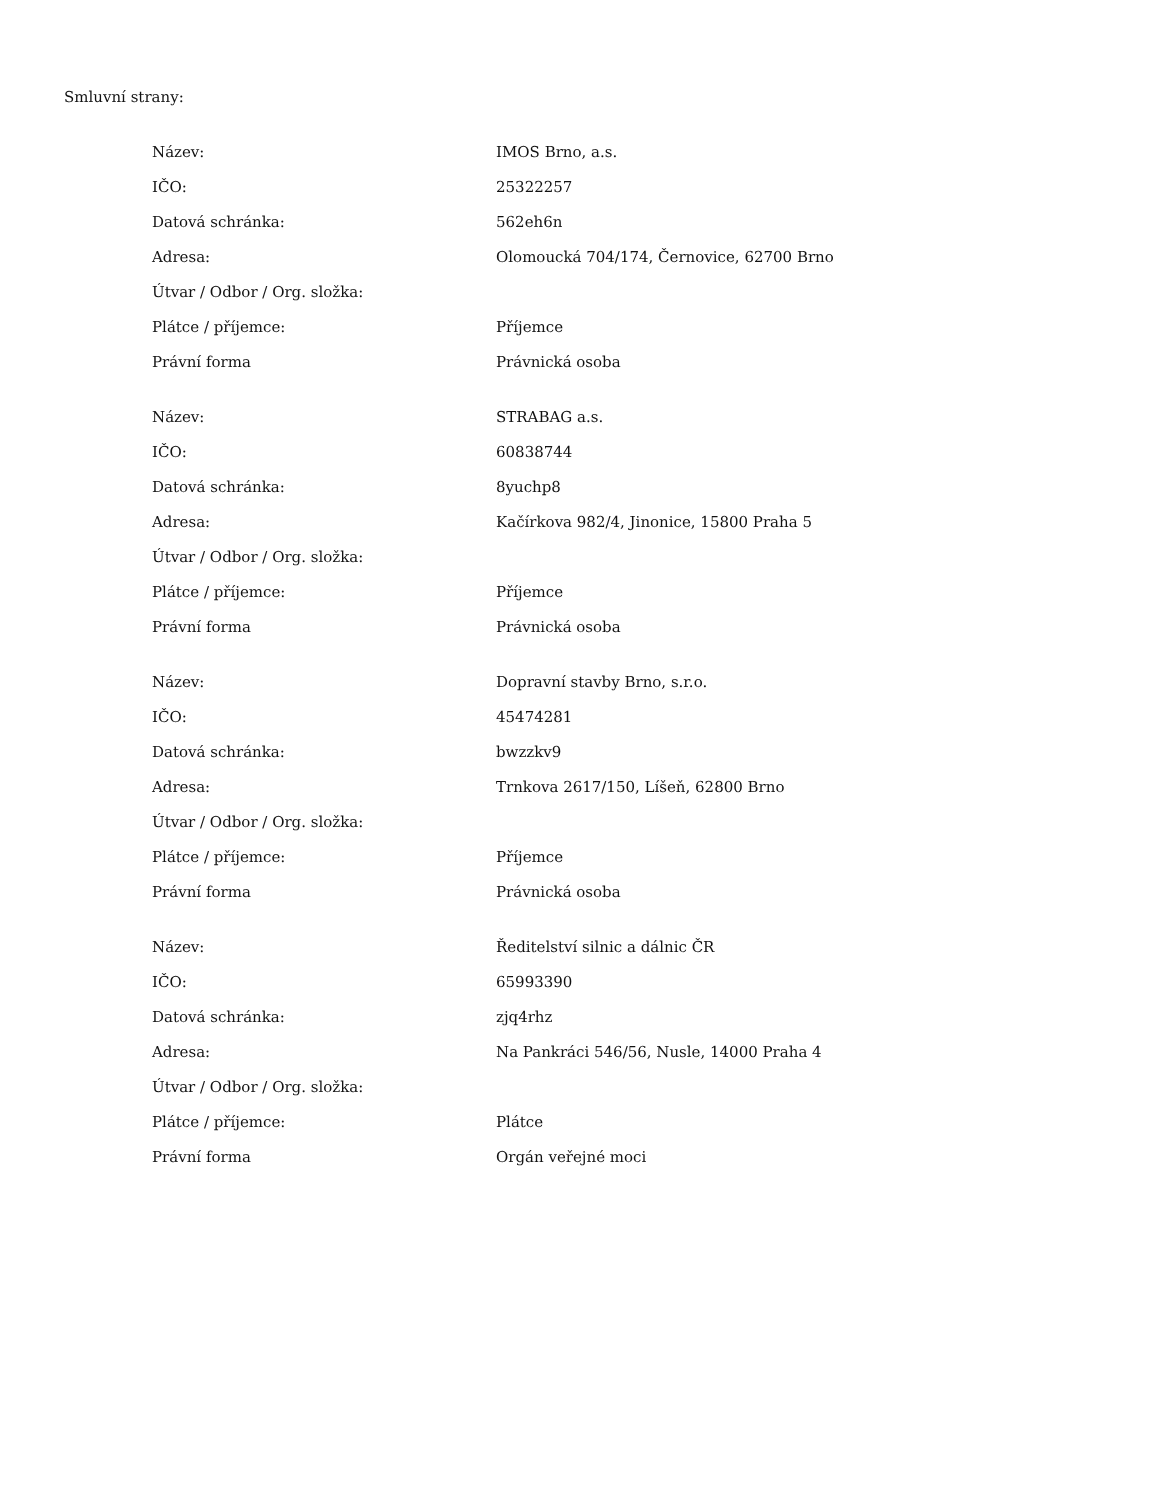Smluvní strany:
| Název: | IMOS Brno, a.s. |
| IČO: | 25322257 |
| Datová schránka: | 562eh6n |
| Adresa: | Olomoucká 704/174, Černovice, 62700 Brno |
| Útvar / Odbor / Org. složka: | |
| Plátce / příjemce: | Příjemce |
| Právní forma | Právnická osoba |
| Název: | STRABAG a.s. |
| IČO: | 60838744 |
| Datová schránka: | 8yuchp8 |
| Adresa: | Kačírkova 982/4, Jinonice, 15800 Praha 5 |
| Útvar / Odbor / Org. složka: | |
| Plátce / příjemce: | Příjemce |
| Právní forma | Právnická osoba |
| Název: | Dopravní stavby Brno, s.r.o. |
| IČO: | 45474281 |
| Datová schránka: | bwzzkv9 |
| Adresa: | Trnkova 2617/150, Líšeň, 62800 Brno |
| Útvar / Odbor / Org. složka: | |
| Plátce / příjemce: | Příjemce |
| Právní forma | Právnická osoba |
| Název: | Ředitelství silnic a dálnic ČR |
| IČO: | 65993390 |
| Datová schránka: | zjq4rhz |
| Adresa: | Na Pankráci 546/56, Nusle, 14000 Praha 4 |
| Útvar / Odbor / Org. složka: | |
| Plátce / příjemce: | Plátce |
| Právní forma | Orgán veřejné moci |